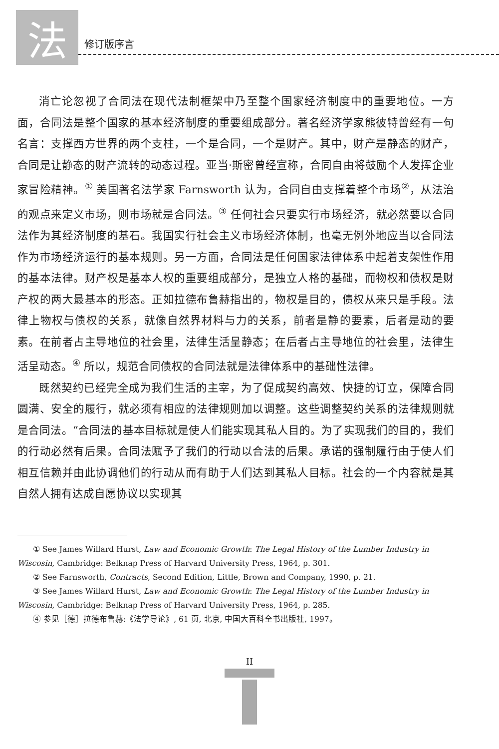法
修订版序言
消亡论忽视了合同法在现代法制框架中乃至整个国家经济制度中的重要地位。一方面，合同法是整个国家的基本经济制度的重要组成部分。著名经济学家熊彼特曾经有一句名言：支撑西方世界的两个支柱，一个是合同，一个是财产。其中，财产是静态的财产，合同是让静态的财产流转的动态过程。亚当·斯密曾经宣称，合同自由将鼓励个人发挥企业家冒险精神。<sup>①</sup> 美国著名法学家 Farnsworth 认为，合同自由支撑着整个市场<sup>②</sup>，从法治的观点来定义市场，则市场就是合同法。<sup>③</sup> 任何社会只要实行市场经济，就必然要以合同法作为其经济制度的基石。我国实行社会主义市场经济体制，也毫无例外地应当以合同法作为市场经济运行的基本规则。另一方面，合同法是任何国家法律体系中起着支架性作用的基本法律。财产权是基本人权的重要组成部分，是独立人格的基础，而物权和债权是财产权的两大最基本的形态。正如拉德布鲁赫指出的，物权是目的，债权从来只是手段。法律上物权与债权的关系，就像自然界材料与力的关系，前者是静的要素，后者是动的要素。在前者占主导地位的社会里，法律生活呈静态；在后者占主导地位的社会里，法律生活呈动态。<sup>④</sup> 所以，规范合同债权的合同法就是法律体系中的基础性法律。
既然契约已经完全成为我们生活的主宰，为了促成契约高效、快捷的订立，保障合同圆满、安全的履行，就必须有相应的法律规则加以调整。这些调整契约关系的法律规则就是合同法。“合同法的基本目标就是使人们能实现其私人目的。为了实现我们的目的，我们的行动必然有后果。合同法赋予了我们的行动以合法的后果。承诺的强制履行由于使人们相互信赖并由此协调他们的行动从而有助于人们达到其私人目标。社会的一个内容就是其自然人拥有达成自愿协议以实现其
① See James Willard Hurst, Law and Economic Growth: The Legal History of the Lumber Industry in Wiscosin, Cambridge: Belknap Press of Harvard University Press, 1964, p. 301.
② See Farnsworth, Contracts, Second Edition, Little, Brown and Company, 1990, p. 21.
③ See James Willard Hurst, Law and Economic Growth: The Legal History of the Lumber Industry in Wiscosin, Cambridge: Belknap Press of Harvard University Press, 1964, p. 285.
④ 参见［德］拉德布鲁赫:《法学导论》, 61 页, 北京, 中国大百科全书出版社, 1997。
II